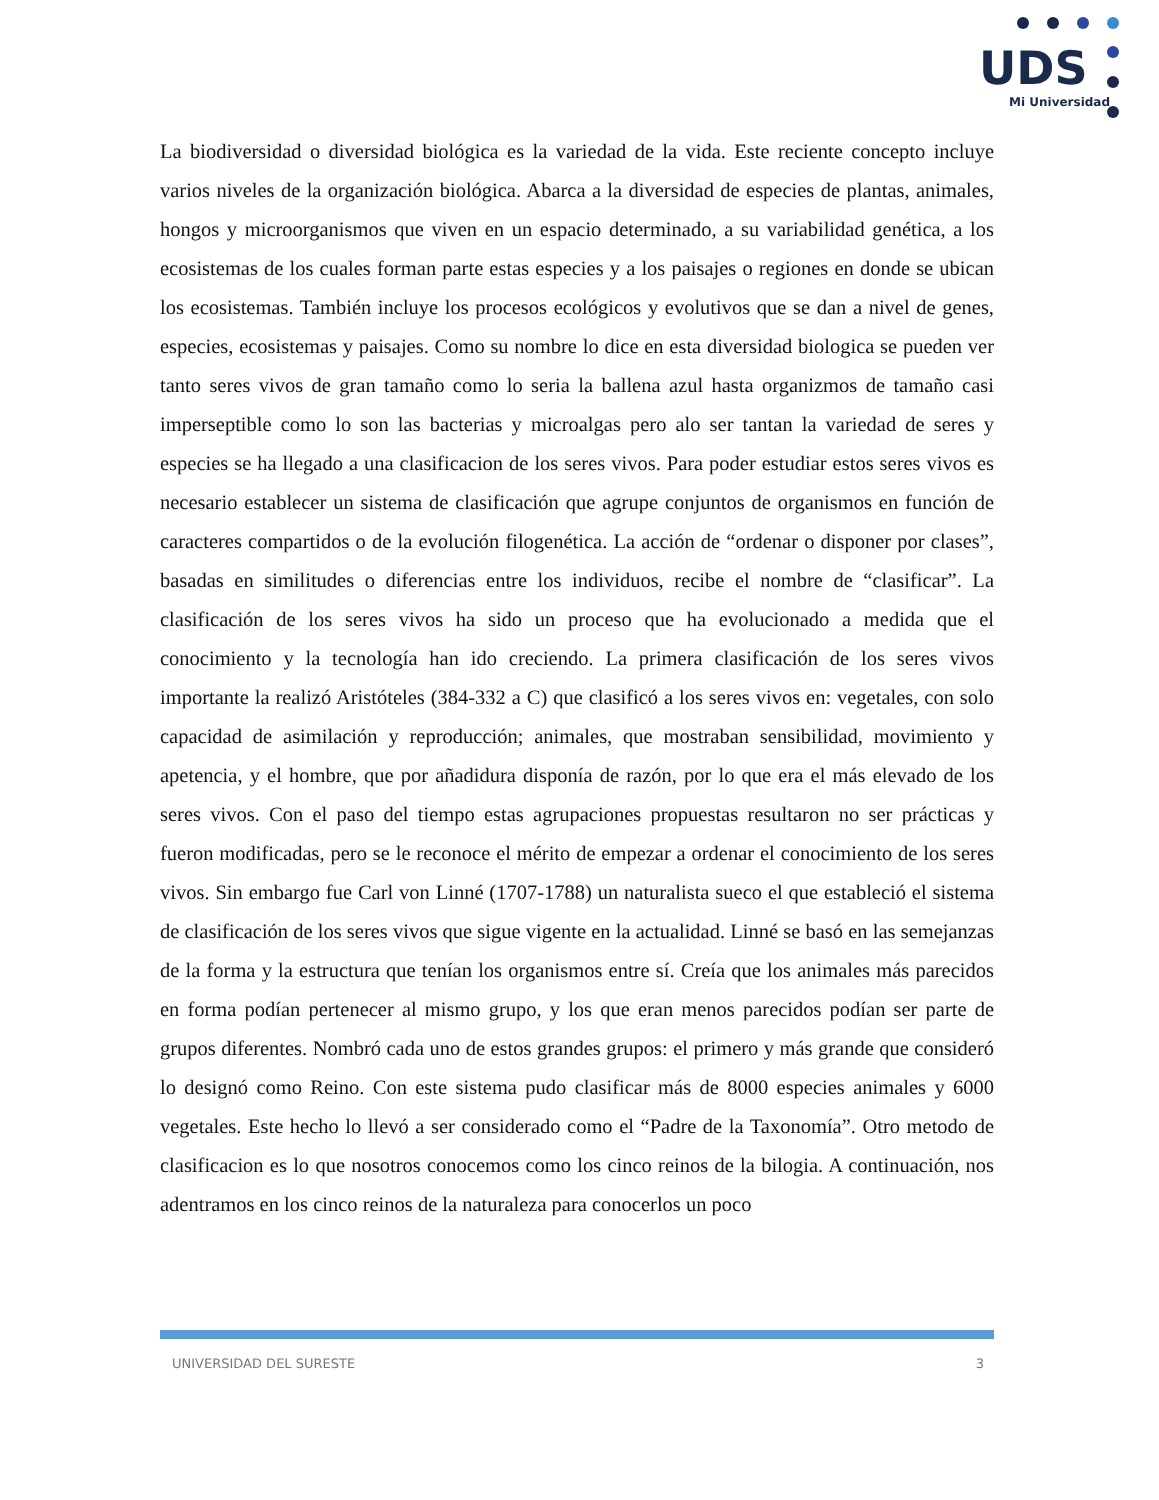UDS
Mi Universidad
La biodiversidad o diversidad biológica es la variedad de la vida. Este reciente concepto incluye varios niveles de la organización biológica. Abarca a la diversidad de especies de plantas, animales, hongos y microorganismos que viven en un espacio determinado, a su variabilidad genética, a los ecosistemas de los cuales forman parte estas especies y a los paisajes o regiones en donde se ubican los ecosistemas. También incluye los procesos ecológicos y evolutivos que se dan a nivel de genes, especies, ecosistemas y paisajes. Como su nombre lo dice en esta diversidad biologica se pueden ver tanto seres vivos de gran tamaño como lo seria la ballena azul hasta organizmos de tamaño casi imperseptible como lo son las bacterias y microalgas pero alo ser tantan la variedad de seres y especies se ha llegado a una clasificacion de los seres vivos. Para poder estudiar estos seres vivos es necesario establecer un sistema de clasificación que agrupe conjuntos de organismos en función de caracteres compartidos o de la evolución filogenética. La acción de “ordenar o disponer por clases”, basadas en similitudes o diferencias entre los individuos, recibe el nombre de “clasificar”. La clasificación de los seres vivos ha sido un proceso que ha evolucionado a medida que el conocimiento y la tecnología han ido creciendo. La primera clasificación de los seres vivos importante la realizó Aristóteles (384-332 a C) que clasificó a los seres vivos en: vegetales, con solo capacidad de asimilación y reproducción; animales, que mostraban sensibilidad, movimiento y apetencia, y el hombre, que por añadidura disponía de razón, por lo que era el más elevado de los seres vivos. Con el paso del tiempo estas agrupaciones propuestas resultaron no ser prácticas y fueron modificadas, pero se le reconoce el mérito de empezar a ordenar el conocimiento de los seres vivos. Sin embargo fue Carl von Linné (1707-1788) un naturalista sueco el que estableció el sistema de clasificación de los seres vivos que sigue vigente en la actualidad. Linné se basó en las semejanzas de la forma y la estructura que tenían los organismos entre sí. Creía que los animales más parecidos en forma podían pertenecer al mismo grupo, y los que eran menos parecidos podían ser parte de grupos diferentes. Nombró cada uno de estos grandes grupos: el primero y más grande que consideró lo designó como Reino. Con este sistema pudo clasificar más de 8000 especies animales y 6000 vegetales. Este hecho lo llevó a ser considerado como el “Padre de la Taxonomía”. Otro metodo de clasificacion es lo que nosotros conocemos como los cinco reinos de la bilogia. A continuación, nos adentramos en los cinco reinos de la naturaleza para conocerlos un poco
UNIVERSIDAD DEL SURESTE 3